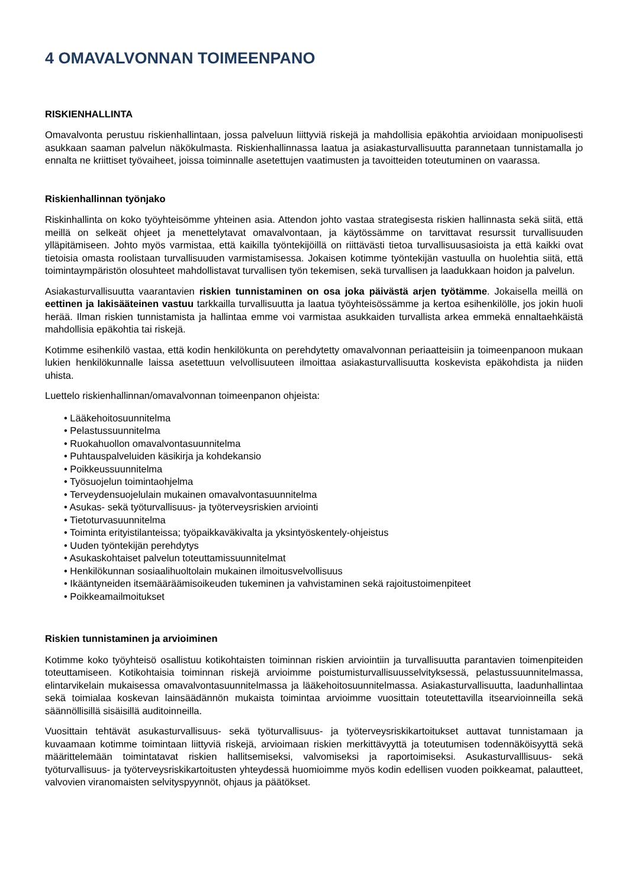4 OMAVALVONNAN TOIMEENPANO
RISKIENHALLINTA
Omavalvonta perustuu riskienhallintaan, jossa palveluun liittyviä riskejä ja mahdollisia epäkohtia arvioidaan monipuolisesti asukkaan saaman palvelun näkökulmasta. Riskienhallinnassa laatua ja asiakasturvallisuutta parannetaan tunnistamalla jo ennalta ne kriittiset työvaiheet, joissa toiminnalle asetettujen vaatimusten ja tavoitteiden toteutuminen on vaarassa.
Riskienhallinnan työnjako
Riskinhallinta on koko työyhteisömme yhteinen asia. Attendon johto vastaa strategisesta riskien hallinnasta sekä siitä, että meillä on selkeät ohjeet ja menettelytavat omavalvontaan, ja käytössämme on tarvittavat resurssit turvallisuuden ylläpitämiseen. Johto myös varmistaa, että kaikilla työntekijöillä on riittävästi tietoa turvallisuusasioista ja että kaikki ovat tietoisia omasta roolistaan turvallisuuden varmistamisessa. Jokaisen kotimme työntekijän vastuulla on huolehtia siitä, että toimintaympäristön olosuhteet mahdollistavat turvallisen työn tekemisen, sekä turvallisen ja laadukkaan hoidon ja palvelun.
Asiakasturvallisuutta vaarantavien riskien tunnistaminen on osa joka päivästä arjen työtämme. Jokaisella meillä on eettinen ja lakisääteinen vastuu tarkkailla turvallisuutta ja laatua työyhteisössämme ja kertoa esihenkilölle, jos jokin huoli herää. Ilman riskien tunnistamista ja hallintaa emme voi varmistaa asukkaiden turvallista arkea emmekä ennaltaehkäistä mahdollisia epäkohtia tai riskejä.
Kotimme esihenkilö vastaa, että kodin henkilökunta on perehdytetty omavalvonnan periaatteisiin ja toimeenpanoon mukaan lukien henkilökunnalle laissa asetettuun velvollisuuteen ilmoittaa asiakasturvallisuutta koskevista epäkohdista ja niiden uhista.
Luettelo riskienhallinnan/omavalvonnan toimeenpanon ohjeista:
• Lääkehoitosuunnitelma
• Pelastussuunnitelma
• Ruokahuollon omavalvontasuunnitelma
• Puhtauspalveluiden käsikirja ja kohdekansio
• Poikkeussuunnitelma
• Työsuojelun toimintaohjelma
• Terveydensuojelulain mukainen omavalvontasuunnitelma
• Asukas- sekä työturvallisuus- ja työterveysriskien arviointi
• Tietoturvasuunnitelma
• Toiminta erityistilanteissa; työpaikkaväkivalta ja yksintyöskentely-ohjeistus
• Uuden työntekijän perehdytys
• Asukaskohtaiset palvelun toteuttamissuunnitelmat
• Henkilökunnan sosiaalihuoltolain mukainen ilmoitusvelvollisuus
• Ikääntyneiden itsemääräämisoikeuden tukeminen ja vahvistaminen sekä rajoitustoimenpiteet
• Poikkeamailmoitukset
Riskien tunnistaminen ja arvioiminen
Kotimme koko työyhteisö osallistuu kotikohtaisten toiminnan riskien arviointiin ja turvallisuutta parantavien toimenpiteiden toteuttamiseen. Kotikohtaisia toiminnan riskejä arvioimme poistumisturvallisuusselvityksessä, pelastussuunnitelmassa, elintarvikelain mukaisessa omavalvontasuunnitelmassa ja lääkehoitosuunnitelmassa. Asiakasturvallisuutta, laadunhallintaa sekä toimialaa koskevan lainsäädännön mukaista toimintaa arvioimme vuosittain toteutettavilla itsearvioinneilla sekä säännöllisillä sisäisillä auditoinneilla.
Vuosittain tehtävät asukasturvallisuus- sekä työturvallisuus- ja työterveysriskikartoitukset auttavat tunnistamaan ja kuvaamaan kotimme toimintaan liittyviä riskejä, arvioimaan riskien merkittävyyttä ja toteutumisen todennäköisyyttä sekä määrittelemään toimintatavat riskien hallitsemiseksi, valvomiseksi ja raportoimiseksi. Asukasturvalllisuus- sekä työturvallisuus- ja työterveysriskikartoitusten yhteydessä huomioimme myös kodin edellisen vuoden poikkeamat, palautteet, valvovien viranomaisten selvityspyynnöt, ohjaus ja päätökset.